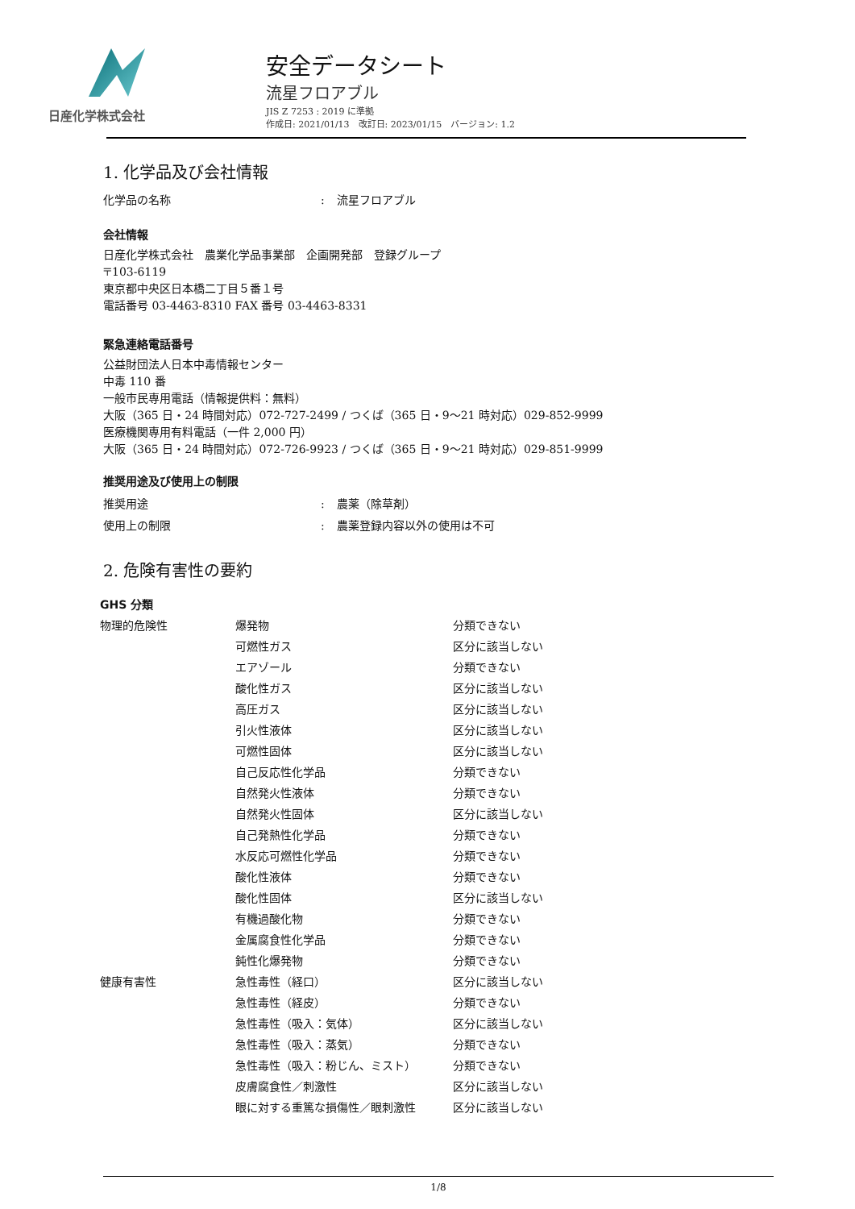日産化学株式会社
安全データシート
流星フロアブル
JIS Z 7253 : 2019 に準拠
作成日: 2021/01/13　改訂日: 2023/01/15　バージョン: 1.2
1. 化学品及び会社情報
化学品の名称: 流星フロアブル
会社情報
日産化学株式会社　農業化学品事業部　企画開発部　登録グループ
〒103-6119
東京都中央区日本橋二丁目５番１号
電話番号 03-4463-8310 FAX 番号 03-4463-8331
緊急連絡電話番号
公益財団法人日本中毒情報センター
中毒 110 番
一般市民専用電話（情報提供料：無料）
大阪（365 日・24 時間対応）072-727-2499 / つくば（365 日・9～21 時対応）029-852-9999
医療機関専用有料電話（一件 2,000 円）
大阪（365 日・24 時間対応）072-726-9923 / つくば（365 日・9～21 時対応）029-851-9999
推奨用途及び使用上の制限
推奨用途: 農薬（除草剤）
使用上の制限: 農薬登録内容以外の使用は不可
2. 危険有害性の要約
GHS 分類
| 物理的危険性 | 爆発物 | 分類できない |
| | 可燃性ガス | 区分に該当しない |
| | エアゾール | 分類できない |
| | 酸化性ガス | 区分に該当しない |
| | 高圧ガス | 区分に該当しない |
| | 引火性液体 | 区分に該当しない |
| | 可燃性固体 | 区分に該当しない |
| | 自己反応性化学品 | 分類できない |
| | 自然発火性液体 | 分類できない |
| | 自然発火性固体 | 区分に該当しない |
| | 自己発熱性化学品 | 分類できない |
| | 水反応可燃性化学品 | 分類できない |
| | 酸化性液体 | 分類できない |
| | 酸化性固体 | 区分に該当しない |
| | 有機過酸化物 | 分類できない |
| | 金属腐食性化学品 | 分類できない |
| | 鈍性化爆発物 | 分類できない |
| 健康有害性 | 急性毒性（経口） | 区分に該当しない |
| | 急性毒性（経皮） | 分類できない |
| | 急性毒性（吸入：気体） | 区分に該当しない |
| | 急性毒性（吸入：蒸気） | 分類できない |
| | 急性毒性（吸入：粉じん、ミスト） | 分類できない |
| | 皮膚腐食性／刺激性 | 区分に該当しない |
| | 眼に対する重篤な損傷性／眼刺激性 | 区分に該当しない |
1/8